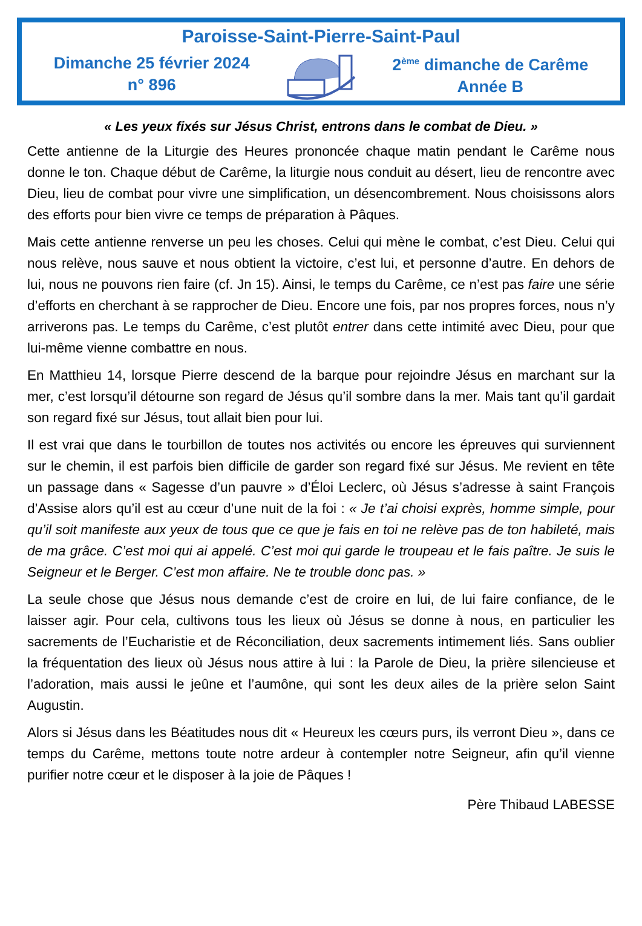Paroisse-Saint-Pierre-Saint-Paul
Dimanche 25 février 2024
n° 896
2<sup>ème</sup> dimanche de Carême
Année B
« Les yeux fixés sur Jésus Christ, entrons dans le combat de Dieu. »
Cette antienne de la Liturgie des Heures prononcée chaque matin pendant le Carême nous donne le ton. Chaque début de Carême, la liturgie nous conduit au désert, lieu de rencontre avec Dieu, lieu de combat pour vivre une simplification, un désencombrement. Nous choisissons alors des efforts pour bien vivre ce temps de préparation à Pâques.
Mais cette antienne renverse un peu les choses. Celui qui mène le combat, c’est Dieu. Celui qui nous relève, nous sauve et nous obtient la victoire, c’est lui, et personne d’autre. En dehors de lui, nous ne pouvons rien faire (cf. Jn 15). Ainsi, le temps du Carême, ce n’est pas faire une série d’efforts en cherchant à se rapprocher de Dieu. Encore une fois, par nos propres forces, nous n’y arriverons pas. Le temps du Carême, c’est plutôt entrer dans cette intimité avec Dieu, pour que lui-même vienne combattre en nous.
En Matthieu 14, lorsque Pierre descend de la barque pour rejoindre Jésus en marchant sur la mer, c’est lorsqu’il détourne son regard de Jésus qu’il sombre dans la mer. Mais tant qu’il gardait son regard fixé sur Jésus, tout allait bien pour lui.
Il est vrai que dans le tourbillon de toutes nos activités ou encore les épreuves qui surviennent sur le chemin, il est parfois bien difficile de garder son regard fixé sur Jésus. Me revient en tête un passage dans « Sagesse d’un pauvre » d’Éloi Leclerc, où Jésus s’adresse à saint François d’Assise alors qu’il est au cœur d’une nuit de la foi : « Je t’ai choisi exprès, homme simple, pour qu’il soit manifeste aux yeux de tous que ce que je fais en toi ne relève pas de ton habileté, mais de ma grâce. C’est moi qui ai appelé. C’est moi qui garde le troupeau et le fais paître. Je suis le Seigneur et le Berger. C’est mon affaire. Ne te trouble donc pas. »
La seule chose que Jésus nous demande c’est de croire en lui, de lui faire confiance, de le laisser agir. Pour cela, cultivons tous les lieux où Jésus se donne à nous, en particulier les sacrements de l’Eucharistie et de Réconciliation, deux sacrements intimement liés. Sans oublier la fréquentation des lieux où Jésus nous attire à lui : la Parole de Dieu, la prière silencieuse et l’adoration, mais aussi le jeûne et l’aumône, qui sont les deux ailes de la prière selon Saint Augustin.
Alors si Jésus dans les Béatitudes nous dit « Heureux les cœurs purs, ils verront Dieu », dans ce temps du Carême, mettons toute notre ardeur à contempler notre Seigneur, afin qu’il vienne purifier notre cœur et le disposer à la joie de Pâques !
Père Thibaud LABESSE